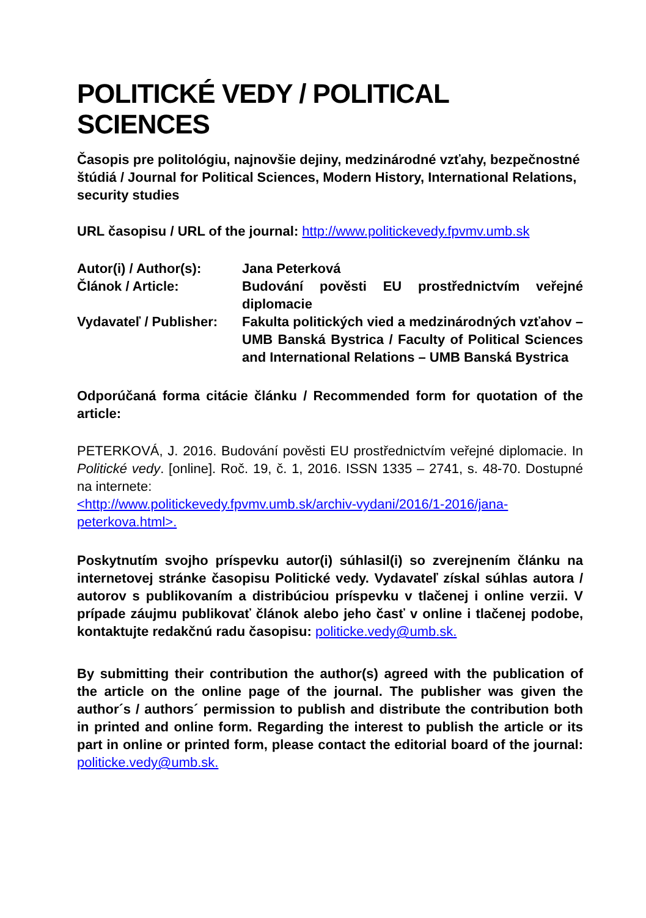POLITICKÉ VEDY / POLITICAL SCIENCES
Časopis pre politológiu, najnovšie dejiny, medzinárodné vzťahy, bezpečnostné štúdiá / Journal for Political Sciences, Modern History, International Relations, security studies
URL časopisu / URL of the journal: http://www.politickevedy.fpvmv.umb.sk
Autor(i) / Author(s):
Jana Peterková
Článok / Article: Budování pověsti EU prostřednictvím veřejné diplomacie
Vydavateľ / Publisher:
Fakulta politických vied a medzinárodných vzťahov – UMB Banská Bystrica / Faculty of Political Sciences and International Relations – UMB Banská Bystrica
Odporúčaná forma citácie článku / Recommended form for quotation of the article:
PETERKOVÁ, J. 2016. Budování pověsti EU prostřednictvím veřejné diplomacie. In Politické vedy. [online]. Roč. 19, č. 1, 2016. ISSN 1335 – 2741, s. 48-70. Dostupné na internete:
<http://www.politickevedy.fpvmv.umb.sk/archiv-vydani/2016/1-2016/jana-peterkova.html>.
Poskytnutím svojho príspevku autor(i) súhlasil(i) so zverejnením článku na internetovej stránke časopisu Politické vedy. Vydavateľ získal súhlas autora / autorov s publikovaním a distribúciou príspevku v tlačenej i online verzii. V prípade záujmu publikovať článok alebo jeho časť v online i tlačenej podobe, kontaktujte redakčnú radu časopisu: politicke.vedy@umb.sk.
By submitting their contribution the author(s) agreed with the publication of the article on the online page of the journal. The publisher was given the author´s / authors´ permission to publish and distribute the contribution both in printed and online form. Regarding the interest to publish the article or its part in online or printed form, please contact the editorial board of the journal: politicke.vedy@umb.sk.